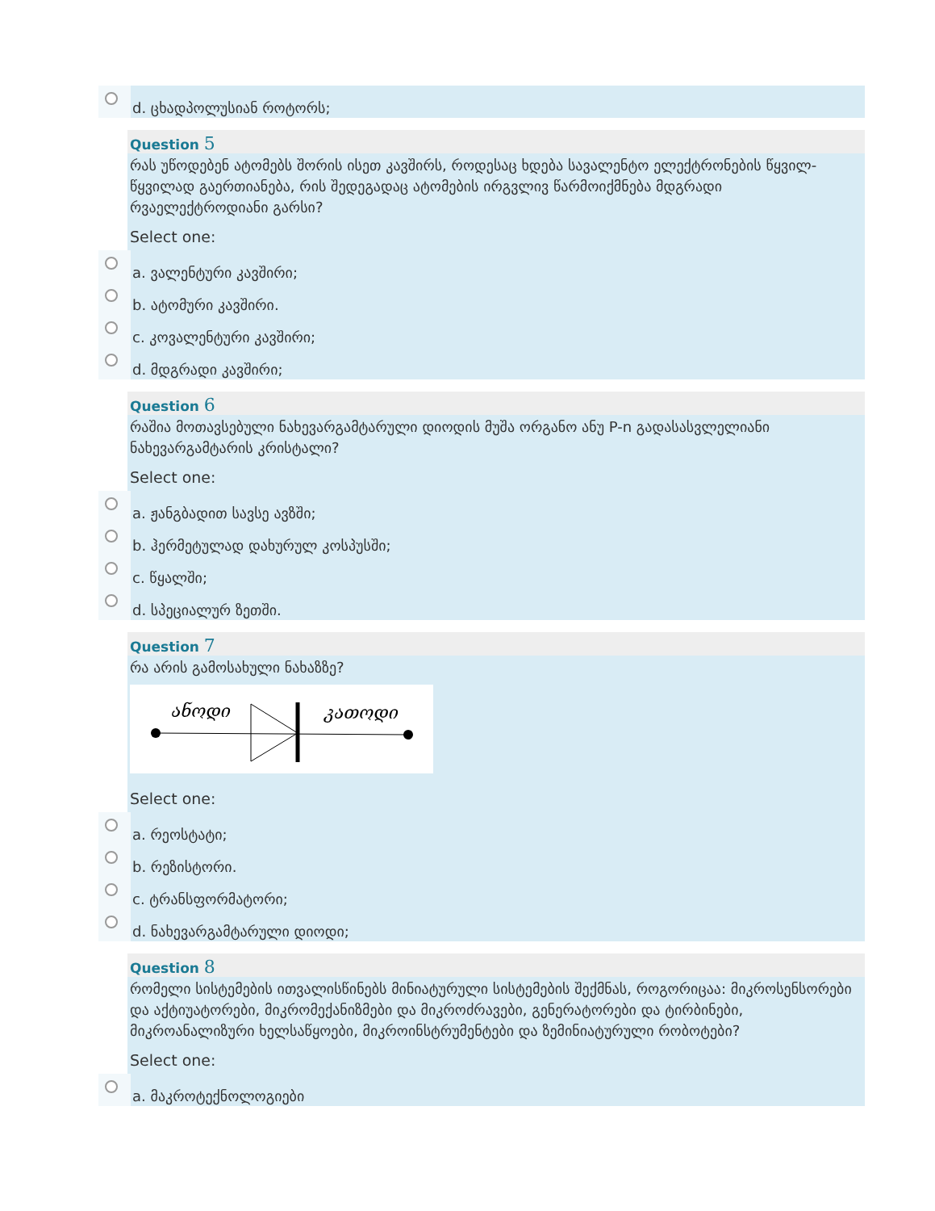d. ცხადპოლუსიან როტორს;
Question 5
რას უწოდებენ ატომებს შორის ისეთ კავშირს, როდესაც ხდება სავალენტო ელექტრონების წყვილ-წყვილად გაერთიანება, რის შედეგადაც ატომების ირგვლივ წარმოიქმნება მდგრადი რვაელექტროდიანი გარსი?
Select one:
a. ვალენტური კავშირი;
b. ატომური კავშირი.
c. კოვალენტური კავშირი;
d. მდგრადი კავშირი;
Question 6
რაშია მოთავსებული ნახევარგამტარული დიოდის მუშა ორგანო ანუ P-n გადასასვლელიანი ნახევარგამტარის კრისტალი?
Select one:
a. ჟანგბადით სავსე ავზში;
b. ჰერმეტულად დახურულ კოსპუსში;
c. წყალში;
d. სპეციალურ ზეთში.
Question 7
რა არის გამოსახული ნახაზზე?
ანოდი
კათოდი
Select one:
a. რეოსტატი;
b. რეზისტორი.
c. ტრანსფორმატორი;
d. ნახევარგამტარული დიოდი;
Question 8
რომელი სისტემების ითვალისწინებს მინიატურული სისტემების შექმნას, როგორიცაა: მიკროსენსორები და აქტიუატორები, მიკრომექანიზმები და მიკროძრავები, გენერატორები და ტირბინები, მიკროანალიზური ხელსაწყოები, მიკროინსტრუმენტები და ზემინიატურული რობოტები?
Select one:
a. მაკროტექნოლოგიები